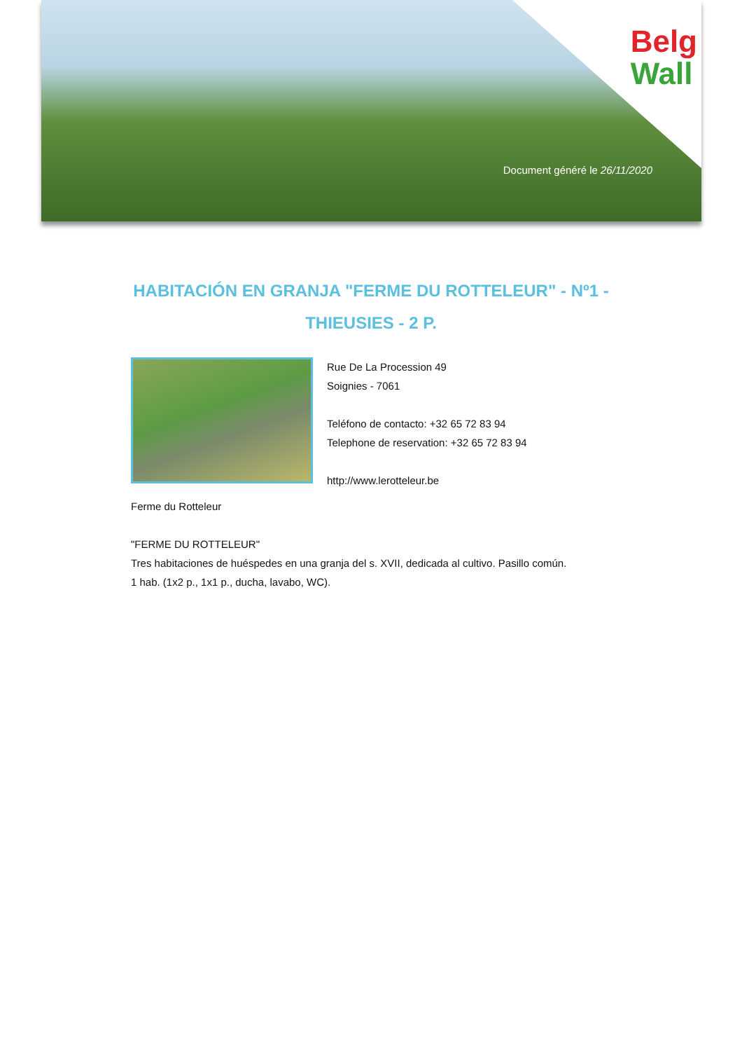Belg
Wall
Document généré le 26/11/2020
HABITACIÓN EN GRANJA "FERME DU ROTTELEUR" - Nº1 - THIEUSIES - 2 P.
Rue De La Procession 49
Soignies - 7061
Teléfono de contacto: +32 65 72 83 94
Telephone de reservation: +32 65 72 83 94
http://www.lerotteleur.be
Ferme du Rotteleur
"FERME DU ROTTELEUR"
Tres habitaciones de huéspedes en una granja del s. XVII, dedicada al cultivo. Pasillo común.
1 hab. (1x2 p., 1x1 p., ducha, lavabo, WC).